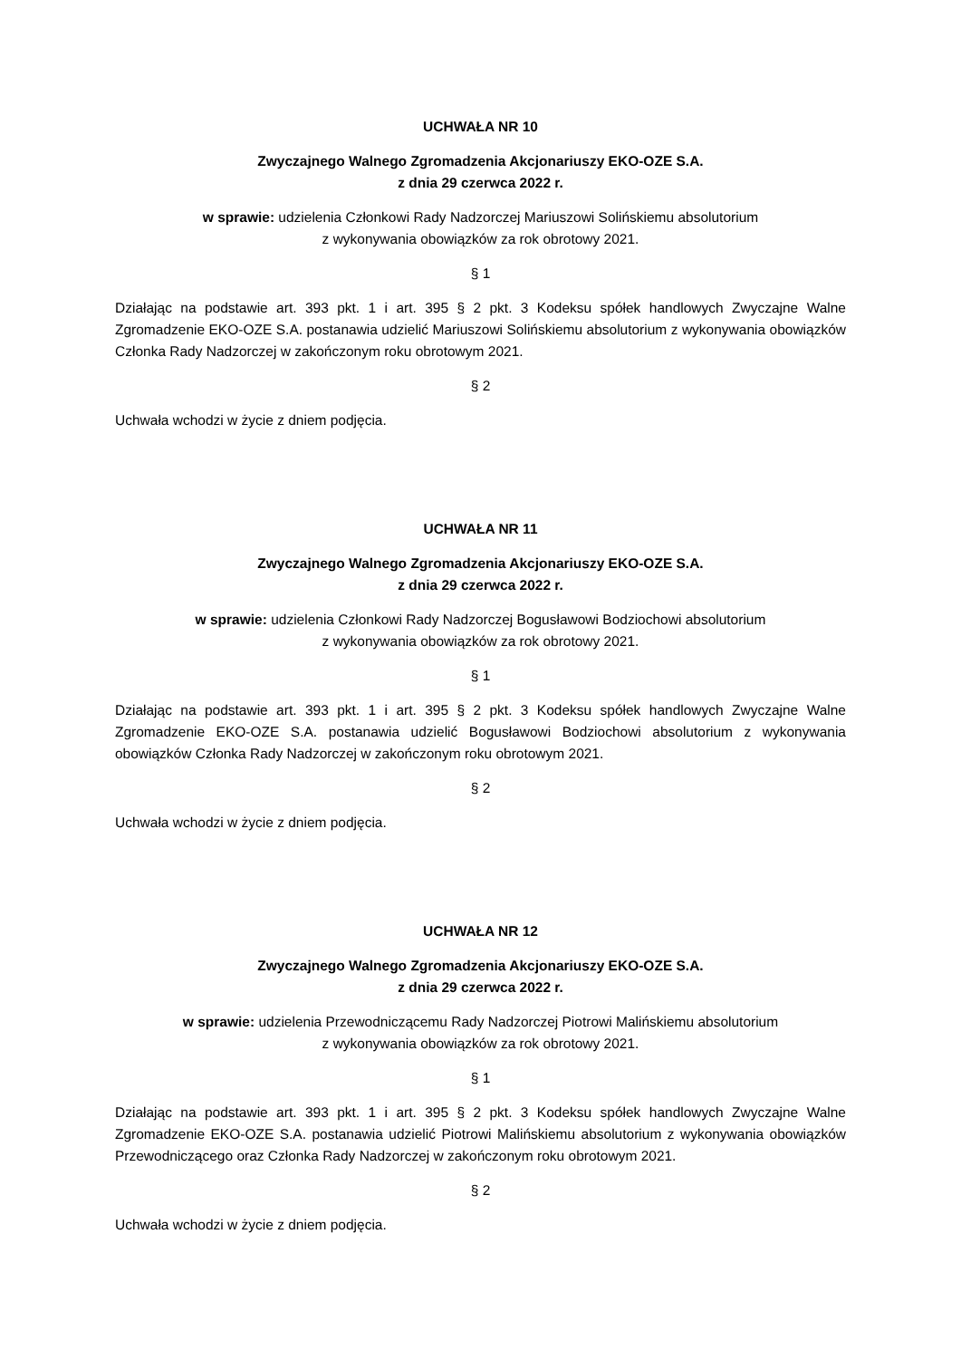UCHWAŁA NR 10
Zwyczajnego Walnego Zgromadzenia Akcjonariuszy EKO-OZE S.A.
z dnia 29 czerwca 2022 r.
w sprawie: udzielenia Członkowi Rady Nadzorczej Mariuszowi Solińskiemu absolutorium
z wykonywania obowiązków za rok obrotowy 2021.
§ 1
Działając na podstawie art. 393 pkt. 1 i art. 395 § 2 pkt. 3 Kodeksu spółek handlowych Zwyczajne Walne Zgromadzenie EKO-OZE S.A. postanawia udzielić Mariuszowi Solińskiemu absolutorium z wykonywania obowiązków Członka Rady Nadzorczej w zakończonym roku obrotowym 2021.
§ 2
Uchwała wchodzi w życie z dniem podjęcia.
UCHWAŁA NR 11
Zwyczajnego Walnego Zgromadzenia Akcjonariuszy EKO-OZE S.A.
z dnia 29 czerwca 2022 r.
w sprawie: udzielenia Członkowi Rady Nadzorczej Bogusławowi Bodziochowi absolutorium
z wykonywania obowiązków za rok obrotowy 2021.
§ 1
Działając na podstawie art. 393 pkt. 1 i art. 395 § 2 pkt. 3 Kodeksu spółek handlowych Zwyczajne Walne Zgromadzenie EKO-OZE S.A. postanawia udzielić Bogusławowi Bodziochowi absolutorium z wykonywania obowiązków Członka Rady Nadzorczej w zakończonym roku obrotowym 2021.
§ 2
Uchwała wchodzi w życie z dniem podjęcia.
UCHWAŁA NR 12
Zwyczajnego Walnego Zgromadzenia Akcjonariuszy EKO-OZE S.A.
z dnia 29 czerwca 2022 r.
w sprawie: udzielenia Przewodniczącemu Rady Nadzorczej Piotrowi Malińskiemu absolutorium
z wykonywania obowiązków za rok obrotowy 2021.
§ 1
Działając na podstawie art. 393 pkt. 1 i art. 395 § 2 pkt. 3 Kodeksu spółek handlowych Zwyczajne Walne Zgromadzenie EKO-OZE S.A. postanawia udzielić Piotrowi Malińskiemu absolutorium z wykonywania obowiązków Przewodniczącego oraz Członka Rady Nadzorczej w zakończonym roku obrotowym 2021.
§ 2
Uchwała wchodzi w życie z dniem podjęcia.